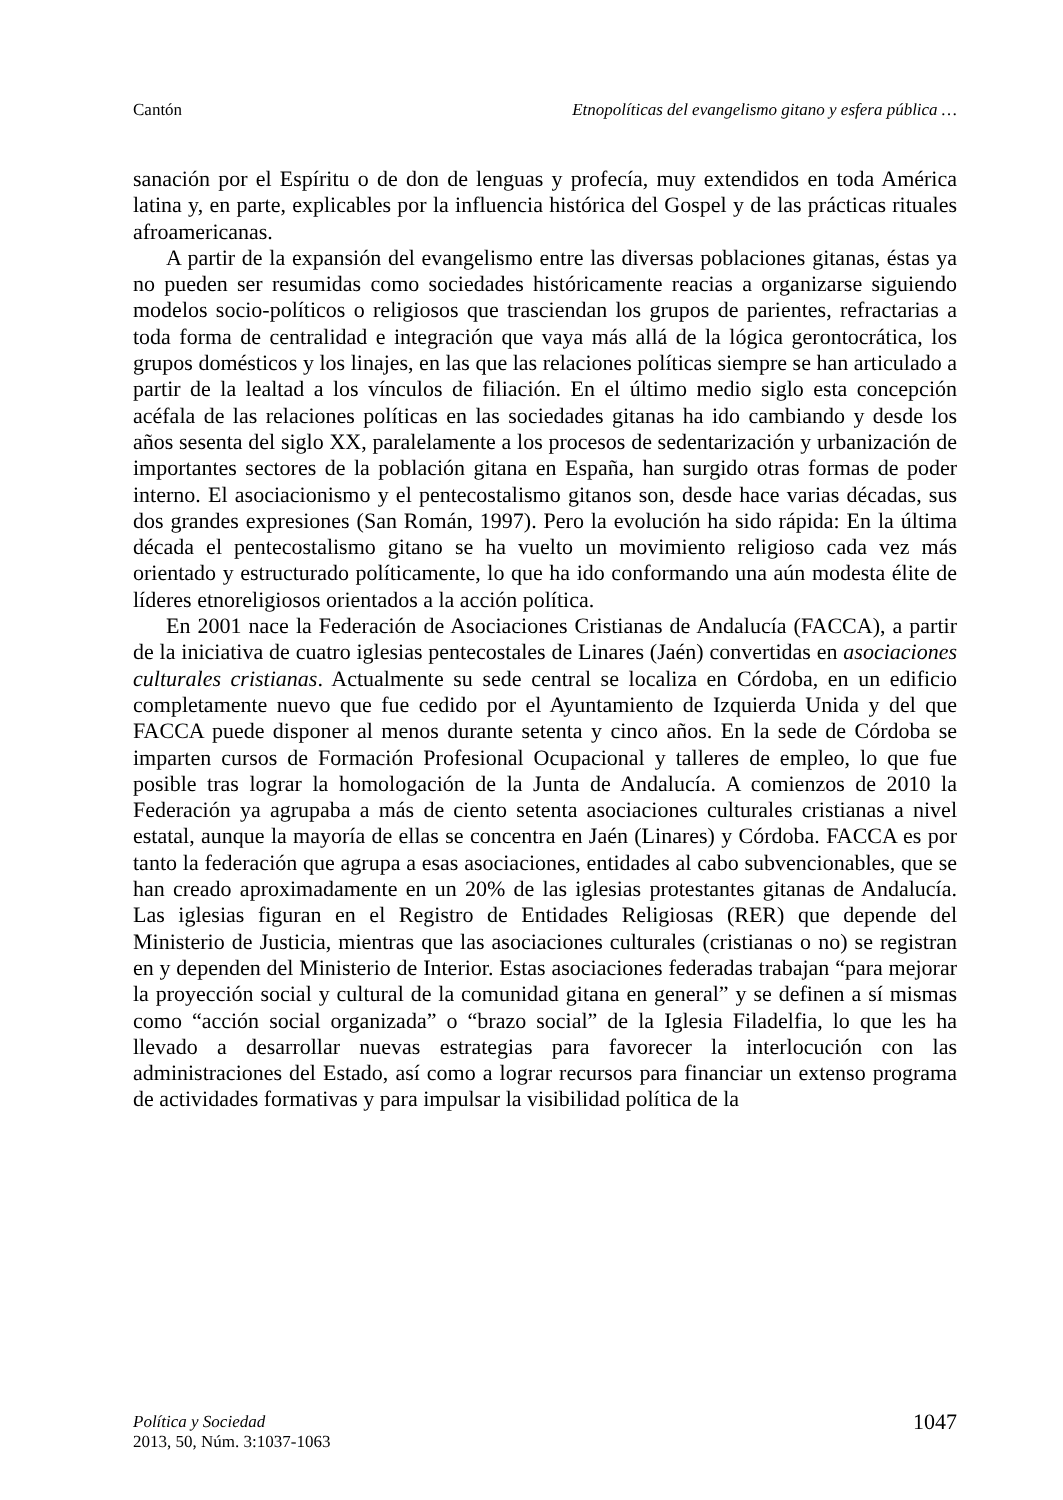Cantón Etnopolíticas del evangelismo gitano y esfera pública …
sanación por el Espíritu o de don de lenguas y profecía, muy extendidos en toda América latina y, en parte, explicables por la influencia histórica del Gospel y de las prácticas rituales afroamericanas.
A partir de la expansión del evangelismo entre las diversas poblaciones gitanas, éstas ya no pueden ser resumidas como sociedades históricamente reacias a organizarse siguiendo modelos socio-políticos o religiosos que trasciendan los grupos de parientes, refractarias a toda forma de centralidad e integración que vaya más allá de la lógica gerontocrática, los grupos domésticos y los linajes, en las que las relaciones políticas siempre se han articulado a partir de la lealtad a los vínculos de filiación. En el último medio siglo esta concepción acéfala de las relaciones políticas en las sociedades gitanas ha ido cambiando y desde los años sesenta del siglo XX, paralelamente a los procesos de sedentarización y urbanización de importantes sectores de la población gitana en España, han surgido otras formas de poder interno. El asociacionismo y el pentecostalismo gitanos son, desde hace varias décadas, sus dos grandes expresiones (San Román, 1997). Pero la evolución ha sido rápida: En la última década el pentecostalismo gitano se ha vuelto un movimiento religioso cada vez más orientado y estructurado políticamente, lo que ha ido conformando una aún modesta élite de líderes etnoreligiosos orientados a la acción política.
En 2001 nace la Federación de Asociaciones Cristianas de Andalucía (FACCA), a partir de la iniciativa de cuatro iglesias pentecostales de Linares (Jaén) convertidas en asociaciones culturales cristianas. Actualmente su sede central se localiza en Córdoba, en un edificio completamente nuevo que fue cedido por el Ayuntamiento de Izquierda Unida y del que FACCA puede disponer al menos durante setenta y cinco años. En la sede de Córdoba se imparten cursos de Formación Profesional Ocupacional y talleres de empleo, lo que fue posible tras lograr la homologación de la Junta de Andalucía. A comienzos de 2010 la Federación ya agrupaba a más de ciento setenta asociaciones culturales cristianas a nivel estatal, aunque la mayoría de ellas se concentra en Jaén (Linares) y Córdoba. FACCA es por tanto la federación que agrupa a esas asociaciones, entidades al cabo subvencionables, que se han creado aproximadamente en un 20% de las iglesias protestantes gitanas de Andalucía. Las iglesias figuran en el Registro de Entidades Religiosas (RER) que depende del Ministerio de Justicia, mientras que las asociaciones culturales (cristianas o no) se registran en y dependen del Ministerio de Interior. Estas asociaciones federadas trabajan “para mejorar la proyección social y cultural de la comunidad gitana en general” y se definen a sí mismas como “acción social organizada” o “brazo social” de la Iglesia Filadelfia, lo que les ha llevado a desarrollar nuevas estrategias para favorecer la interlocución con las administraciones del Estado, así como a lograr recursos para financiar un extenso programa de actividades formativas y para impulsar la visibilidad política de la
Política y Sociedad
2013, 50, Núm. 3:1037-1063
1047